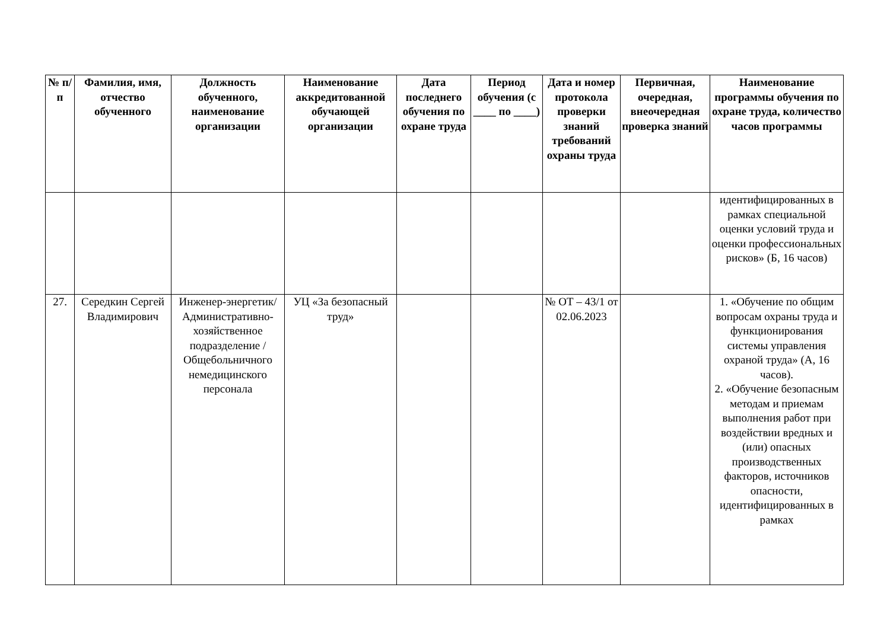| № п/п | Фамилия, имя, отчество обученного | Должность обученного, наименование организации | Наименование аккредитованной обучающей организации | Дата последнего обучения по охране труда | Период обучения (с ____ по ____) | Дата и номер протокола проверки знаний требований охраны труда | Первичная, очередная, внеочередная проверка знаний | Наименование программы обучения по охране труда, количество часов программы |
| --- | --- | --- | --- | --- | --- | --- | --- | --- |
| | | | | | | | | идентифицированных в рамках специальной оценки условий труда и оценки профессиональных рисков» (Б, 16 часов) |
| 27. | Середкин Сергей Владимирович | Инженер-энергетик/ Административно-хозяйственное подразделение / Общебольничного немедицинского персонала | УЦ «За безопасный труд» | | | № ОТ – 43/1 от 02.06.2023 | | 1. «Обучение по общим вопросам охраны труда и функционирования системы управления охраной труда» (А, 16 часов). 2. «Обучение безопасным методам и приемам выполнения работ при воздействии вредных и (или) опасных производственных факторов, источников опасности, идентифицированных в рамках |